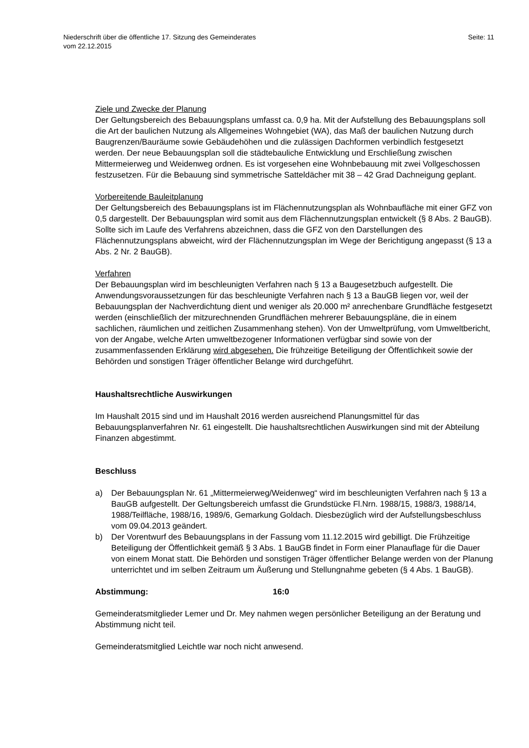Niederschrift über die öffentliche 17. Sitzung des Gemeinderates
vom 22.12.2015
Seite: 11
Ziele und Zwecke der Planung
Der Geltungsbereich des Bebauungsplans umfasst ca. 0,9 ha. Mit der Aufstellung des Bebauungsplans soll die Art der baulichen Nutzung als Allgemeines Wohngebiet (WA), das Maß der baulichen Nutzung durch Baugrenzen/Bauräume sowie Gebäudehöhen und die zulässigen Dachformen verbindlich festgesetzt werden. Der neue Bebauungsplan soll die städtebauliche Entwicklung und Erschließung zwischen Mittermeierweg und Weidenweg ordnen. Es ist vorgesehen eine Wohnbebauung mit zwei Vollgeschossen festzusetzen. Für die Bebauung sind symmetrische Satteldächer mit 38 – 42 Grad Dachneigung geplant.
Vorbereitende Bauleitplanung
Der Geltungsbereich des Bebauungsplans ist im Flächennutzungsplan als Wohnbaufläche mit einer GFZ von 0,5 dargestellt. Der Bebauungsplan wird somit aus dem Flächennutzungsplan entwickelt (§ 8 Abs. 2 BauGB). Sollte sich im Laufe des Verfahrens abzeichnen, dass die GFZ von den Darstellungen des Flächennutzungsplans abweicht, wird der Flächennutzungsplan im Wege der Berichtigung angepasst (§ 13 a Abs. 2 Nr. 2 BauGB).
Verfahren
Der Bebauungsplan wird im beschleunigten Verfahren nach § 13 a Baugesetzbuch aufgestellt. Die Anwendungsvoraussetzungen für das beschleunigte Verfahren nach § 13 a BauGB liegen vor, weil der Bebauungsplan der Nachverdichtung dient und weniger als 20.000 m² anrechenbare Grundfläche festgesetzt werden (einschließlich der mitzurechnenden Grundflächen mehrerer Bebauungspläne, die in einem sachlichen, räumlichen und zeitlichen Zusammenhang stehen). Von der Umweltprüfung, vom Umweltbericht, von der Angabe, welche Arten umweltbezogener Informationen verfügbar sind sowie von der zusammenfassenden Erklärung wird abgesehen. Die frühzeitige Beteiligung der Öffentlichkeit sowie der Behörden und sonstigen Träger öffentlicher Belange wird durchgeführt.
Haushaltsrechtliche Auswirkungen
Im Haushalt 2015 sind und im Haushalt 2016 werden ausreichend Planungsmittel für das Bebauungsplanverfahren Nr. 61 eingestellt. Die haushaltsrechtlichen Auswirkungen sind mit der Abteilung Finanzen abgestimmt.
Beschluss
a) Der Bebauungsplan Nr. 61 „Mittermeierweg/Weidenweg“ wird im beschleunigten Verfahren nach § 13 a BauGB aufgestellt. Der Geltungsbereich umfasst die Grundstücke Fl.Nrn. 1988/15, 1988/3, 1988/14, 1988/Teilfläche, 1988/16, 1989/6, Gemarkung Goldach. Diesbezüglich wird der Aufstellungsbeschluss vom 09.04.2013 geändert.
b) Der Vorentwurf des Bebauungsplans in der Fassung vom 11.12.2015 wird gebilligt. Die Frühzeitige Beteiligung der Öffentlichkeit gemäß § 3 Abs. 1 BauGB findet in Form einer Planauflage für die Dauer von einem Monat statt. Die Behörden und sonstigen Träger öffentlicher Belange werden von der Planung unterrichtet und im selben Zeitraum um Äußerung und Stellungnahme gebeten (§ 4 Abs. 1 BauGB).
Abstimmung: 16:0
Gemeinderatsmitglieder Lemer und Dr. Mey nahmen wegen persönlicher Beteiligung an der Beratung und Abstimmung nicht teil.
Gemeinderatsmitglied Leichtle war noch nicht anwesend.